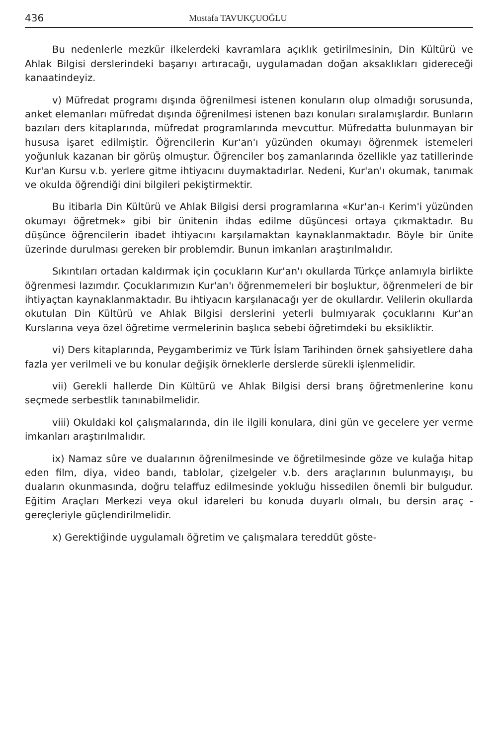436 Mustafa TAVUKÇUOĞLU
Bu nedenlerle mezkür ilkelerdeki kavramlara açıklık getirilmesinin, Din Kültürü ve Ahlak Bilgisi derslerindeki başarıyı artıracağı, uygulamadan doğan aksaklıkları gidereceği kanaatindeyiz.
v) Müfredat programı dışında öğrenilmesi istenen konuların olup olmadığı sorusunda, anket elemanları müfredat dışında öğrenilmesi istenen bazı konuları sıralamışlardır. Bunların bazıları ders kitaplarında, müfredat programlarında mevcuttur. Müfredatta bulunmayan bir hususa işaret edilmiştir. Öğrencilerin Kur'an'ı yüzünden okumayı öğrenmek istemeleri yoğunluk kazanan bir görüş olmuştur. Öğrenciler boş zamanlarında özellikle yaz tatillerinde Kur'an Kursu v.b. yerlere gitme ihtiyacını duymaktadırlar. Nedeni, Kur'an'ı okumak, tanımak ve okulda öğrendiği dini bilgileri pekiştirmektir.
Bu itibarla Din Kültürü ve Ahlak Bilgisi dersi programlarına «Kur'an-ı Kerim'i yüzünden okumayı öğretmek» gibi bir ünitenin ihdas edilme düşüncesi ortaya çıkmaktadır. Bu düşünce öğrencilerin ibadet ihtiyacını karşılamaktan kaynaklanmaktadır. Böyle bir ünite üzerinde durulması gereken bir problemdir. Bunun imkanları araştırılmalıdır.
Sıkıntıları ortadan kaldırmak için çocukların Kur'an'ı okullarda Türkçe anlamıyla birlikte öğrenmesi lazımdır. Çocuklarımızın Kur'an'ı öğrenmemeleri bir boşluktur, öğrenmeleri de bir ihtiyaçtan kaynaklanmaktadır. Bu ihtiyacın karşılanacağı yer de okullardır. Velilerin okullarda okutulan Din Kültürü ve Ahlak Bilgisi derslerini yeterli bulmıyarak çocuklarını Kur'an Kurslarına veya özel öğretime vermelerinin başlıca sebebi öğretimdeki bu eksikliktir.
vi) Ders kitaplarında, Peygamberimiz ve Türk İslam Tarihinden örnek şahsiyetlere daha fazla yer verilmeli ve bu konular değişik örneklerle derslerde sürekli işlenmelidir.
vii) Gerekli hallerde Din Kültürü ve Ahlak Bilgisi dersi branş öğretmenlerine konu seçmede serbestlik tanınabilmelidir.
viii) Okuldaki kol çalışmalarında, din ile ilgili konulara, dini gün ve gecelere yer verme imkanları araştırılmalıdır.
ix) Namaz sûre ve dualarının öğrenilmesinde ve öğretilmesinde göze ve kulağa hitap eden film, diya, video bandı, tablolar, çizelgeler v.b. ders araçlarının bulunmayışı, bu duaların okunmasında, doğru telaffuz edilmesinde yokluğu hissedilen önemli bir bulgudur. Eğitim Araçları Merkezi veya okul idareleri bu konuda duyarlı olmalı, bu dersin araç - gereçleriyle güçlendirilmelidir.
x) Gerektiğinde uygulamalı öğretim ve çalışmalara tereddüt göste-